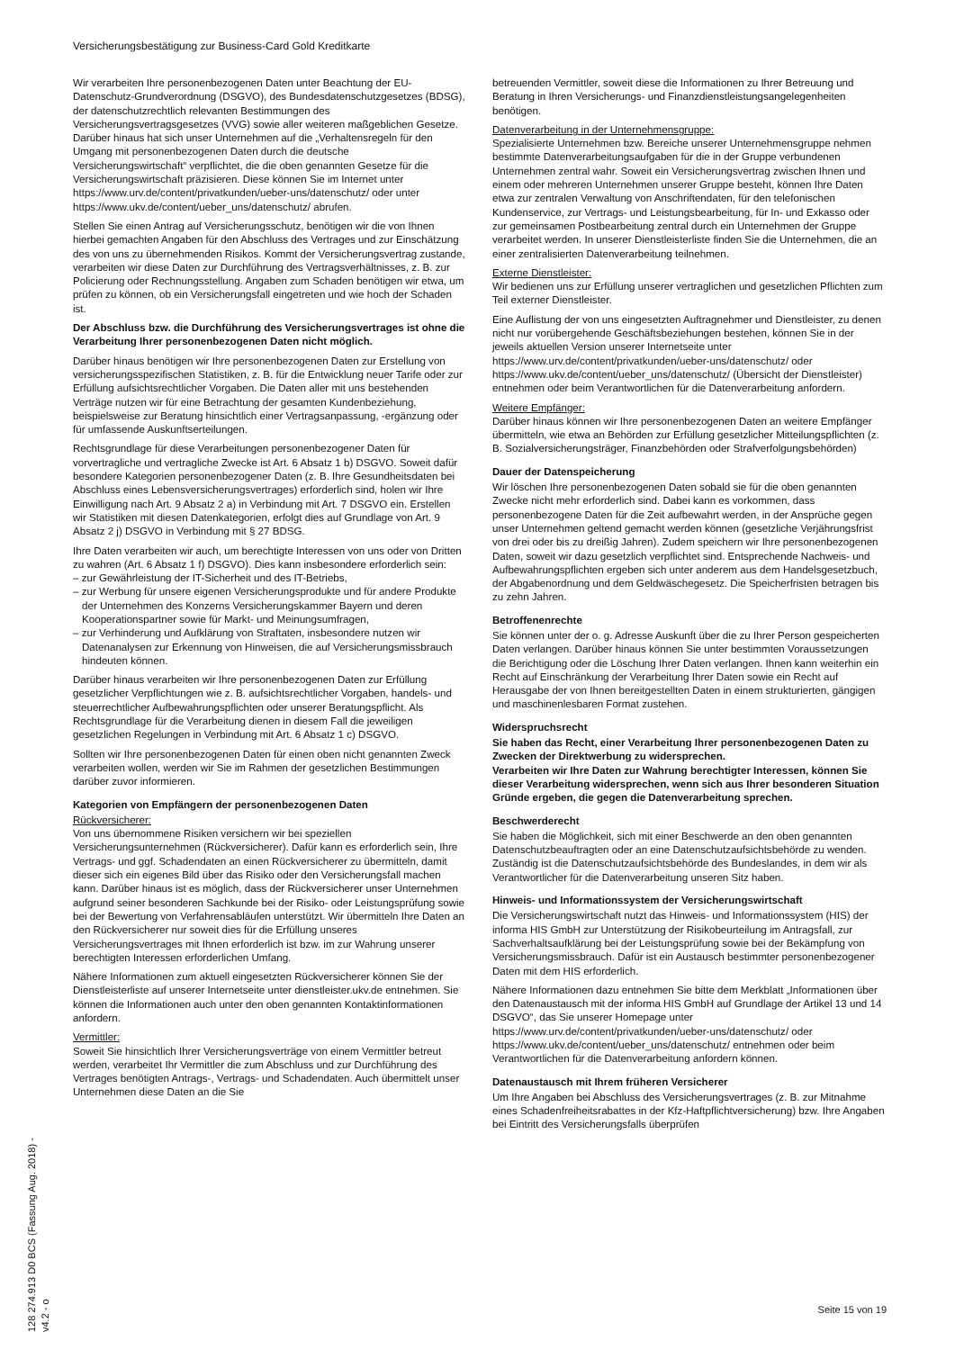Versicherungsbestätigung zur Business-Card Gold Kreditkarte
Wir verarbeiten Ihre personenbezogenen Daten unter Beachtung der EU-Datenschutz-Grundverordnung (DSGVO), des Bundesdatenschutzgesetzes (BDSG), der datenschutzrechtlich relevanten Bestimmungen des Versicherungsvertragsgesetzes (VVG) sowie aller weiteren maßgeblichen Gesetze. Darüber hinaus hat sich unser Unternehmen auf die „Verhaltensregeln für den Umgang mit personenbezogenen Daten durch die deutsche Versicherungswirtschaft“ verpflichtet, die die oben genannten Gesetze für die Versicherungswirtschaft präzisieren. Diese können Sie im Internet unter https://www.urv.de/content/privatkunden/ueber-uns/datenschutz/ oder unter https://www.ukv.de/content/ueber_uns/datenschutz/ abrufen.
Stellen Sie einen Antrag auf Versicherungsschutz, benötigen wir die von Ihnen hierbei gemachten Angaben für den Abschluss des Vertrages und zur Einschätzung des von uns zu übernehmenden Risikos. Kommt der Versicherungsvertrag zustande, verarbeiten wir diese Daten zur Durchführung des Vertragsverhältnisses, z. B. zur Policierung oder Rechnungsstellung. Angaben zum Schaden benötigen wir etwa, um prüfen zu können, ob ein Versicherungsfall eingetreten und wie hoch der Schaden ist.
Der Abschluss bzw. die Durchführung des Versicherungsvertrages ist ohne die Verarbeitung Ihrer personenbezogenen Daten nicht möglich.
Darüber hinaus benötigen wir Ihre personenbezogenen Daten zur Erstellung von versicherungsspezifischen Statistiken, z. B. für die Entwicklung neuer Tarife oder zur Erfüllung aufsichtsrechtlicher Vorgaben. Die Daten aller mit uns bestehenden Verträge nutzen wir für eine Betrachtung der gesamten Kundenbeziehung, beispielsweise zur Beratung hinsichtlich einer Vertragsanpassung, -ergänzung oder für umfassende Auskunftserteilungen.
Rechtsgrundlage für diese Verarbeitungen personenbezogener Daten für vorvertragliche und vertragliche Zwecke ist Art. 6 Absatz 1 b) DSGVO. Soweit dafür besondere Kategorien personenbezogener Daten (z. B. Ihre Gesundheitsdaten bei Abschluss eines Lebensversicherungsvertrages) erforderlich sind, holen wir Ihre Einwilligung nach Art. 9 Absatz 2 a) in Verbindung mit Art. 7 DSGVO ein. Erstellen wir Statistiken mit diesen Datenkategorien, erfolgt dies auf Grundlage von Art. 9 Absatz 2 j) DSGVO in Verbindung mit § 27 BDSG.
Ihre Daten verarbeiten wir auch, um berechtigte Interessen von uns oder von Dritten zu wahren (Art. 6 Absatz 1 f) DSGVO). Dies kann insbesondere erforderlich sein:
– zur Gewährleistung der IT-Sicherheit und des IT-Betriebs,
– zur Werbung für unsere eigenen Versicherungsprodukte und für andere Produkte der Unternehmen des Konzerns Versicherungskammer Bayern und deren Kooperationspartner sowie für Markt- und Meinungsumfragen,
– zur Verhinderung und Aufklärung von Straftaten, insbesondere nutzen wir Datenanalysen zur Erkennung von Hinweisen, die auf Versicherungsmissbrauch hindeuten können.
Darüber hinaus verarbeiten wir Ihre personenbezogenen Daten zur Erfüllung gesetzlicher Verpflichtungen wie z. B. aufsichtsrechtlicher Vorgaben, handels- und steuerrechtlicher Aufbewahrungspflichten oder unserer Beratungspflicht. Als Rechtsgrundlage für die Verarbeitung dienen in diesem Fall die jeweiligen gesetzlichen Regelungen in Verbindung mit Art. 6 Absatz 1 c) DSGVO.
Sollten wir Ihre personenbezogenen Daten für einen oben nicht genannten Zweck verarbeiten wollen, werden wir Sie im Rahmen der gesetzlichen Bestimmungen darüber zuvor informieren.
Kategorien von Empfängern der personenbezogenen Daten
Rückversicherer:
Von uns übernommene Risiken versichern wir bei speziellen Versicherungsunternehmen (Rückversicherer). Dafür kann es erforderlich sein, Ihre Vertrags- und ggf. Schadendaten an einen Rückversicherer zu übermitteln, damit dieser sich ein eigenes Bild über das Risiko oder den Versicherungsfall machen kann. Darüber hinaus ist es möglich, dass der Rückversicherer unser Unternehmen aufgrund seiner besonderen Sachkunde bei der Risiko- oder Leistungsprüfung sowie bei der Bewertung von Verfahrensabläufen unterstützt. Wir übermitteln Ihre Daten an den Rückversicherer nur soweit dies für die Erfüllung unseres Versicherungsvertrages mit Ihnen erforderlich ist bzw. im zur Wahrung unserer berechtigten Interessen erforderlichen Umfang.
Nähere Informationen zum aktuell eingesetzten Rückversicherer können Sie der Dienstleisterliste auf unserer Internetseite unter dienstleister.ukv.de entnehmen. Sie können die Informationen auch unter den oben genannten Kontaktinformationen anfordern.
Vermittler:
Soweit Sie hinsichtlich Ihrer Versicherungsverträge von einem Vermittler betreut werden, verarbeitet Ihr Vermittler die zum Abschluss und zur Durchführung des Vertrages benötigten Antrags-, Vertrags- und Schadendaten. Auch übermittelt unser Unternehmen diese Daten an die Sie
betreuenden Vermittler, soweit diese die Informationen zu Ihrer Betreuung und Beratung in Ihren Versicherungs- und Finanzdienstleistungsangelegenheiten benötigen.
Datenverarbeitung in der Unternehmensgruppe:
Spezialisierte Unternehmen bzw. Bereiche unserer Unternehmensgruppe nehmen bestimmte Datenverarbeitungsaufgaben für die in der Gruppe verbundenen Unternehmen zentral wahr. Soweit ein Versicherungsvertrag zwischen Ihnen und einem oder mehreren Unternehmen unserer Gruppe besteht, können Ihre Daten etwa zur zentralen Verwaltung von Anschriftendaten, für den telefonischen Kundenservice, zur Vertrags- und Leistungsbearbeitung, für In- und Exkasso oder zur gemeinsamen Postbearbeitung zentral durch ein Unternehmen der Gruppe verarbeitet werden. In unserer Dienstleisterliste finden Sie die Unternehmen, die an einer zentralisierten Datenverarbeitung teilnehmen.
Externe Dienstleister:
Wir bedienen uns zur Erfüllung unserer vertraglichen und gesetzlichen Pflichten zum Teil externer Dienstleister.
Eine Auflistung der von uns eingesetzten Auftragnehmer und Dienstleister, zu denen nicht nur vorübergehende Geschäftsbeziehungen bestehen, können Sie in der jeweils aktuellen Version unserer Internetseite unter https://www.urv.de/content/privatkunden/ueber-uns/datenschutz/ oder https://www.ukv.de/content/ueber_uns/datenschutz/ (Übersicht der Dienstleister) entnehmen oder beim Verantwortlichen für die Datenverarbeitung anfordern.
Weitere Empfänger:
Darüber hinaus können wir Ihre personenbezogenen Daten an weitere Empfänger übermitteln, wie etwa an Behörden zur Erfüllung gesetzlicher Mitteilungspflichten (z. B. Sozialversicherungsträger, Finanzbehörden oder Strafverfolgungsbehörden)
Dauer der Datenspeicherung
Wir löschen Ihre personenbezogenen Daten sobald sie für die oben genannten Zwecke nicht mehr erforderlich sind. Dabei kann es vorkommen, dass personenbezogene Daten für die Zeit aufbewahrt werden, in der Ansprüche gegen unser Unternehmen geltend gemacht werden können (gesetzliche Verjährungsfrist von drei oder bis zu dreißig Jahren). Zudem speichern wir Ihre personenbezogenen Daten, soweit wir dazu gesetzlich verpflichtet sind. Entsprechende Nachweis- und Aufbewahrungspflichten ergeben sich unter anderem aus dem Handelsgesetzbuch, der Abgabenordnung und dem Geldwäschegesetz. Die Speicherfristen betragen bis zu zehn Jahren.
Betroffenenrechte
Sie können unter der o. g. Adresse Auskunft über die zu Ihrer Person gespeicherten Daten verlangen. Darüber hinaus können Sie unter bestimmten Voraussetzungen die Berichtigung oder die Löschung Ihrer Daten verlangen. Ihnen kann weiterhin ein Recht auf Einschränkung der Verarbeitung Ihrer Daten sowie ein Recht auf Herausgabe der von Ihnen bereitgestellten Daten in einem strukturierten, gängigen und maschinenlesbaren Format zustehen.
Widerspruchsrecht
Sie haben das Recht, einer Verarbeitung Ihrer personenbezogenen Daten zu Zwecken der Direktwerbung zu widersprechen.
Verarbeiten wir Ihre Daten zur Wahrung berechtigter Interessen, können Sie dieser Verarbeitung widersprechen, wenn sich aus Ihrer besonderen Situation Gründe ergeben, die gegen die Datenverarbeitung sprechen.
Beschwerderecht
Sie haben die Möglichkeit, sich mit einer Beschwerde an den oben genannten Datenschutzbeauftragten oder an eine Datenschutzaufsichtsbehörde zu wenden. Zuständig ist die Datenschutzaufsichtsbehörde des Bundeslandes, in dem wir als Verantwortlicher für die Datenverarbeitung unseren Sitz haben.
Hinweis- und Informationssystem der Versicherungswirtschaft
Die Versicherungswirtschaft nutzt das Hinweis- und Informationssystem (HIS) der informa HIS GmbH zur Unterstützung der Risikobeurteilung im Antragsfall, zur Sachverhaltsaufklärung bei der Leistungsprüfung sowie bei der Bekämpfung von Versicherungsmissbrauch. Dafür ist ein Austausch bestimmter personenbezogener Daten mit dem HIS erforderlich.
Nähere Informationen dazu entnehmen Sie bitte dem Merkblatt „Informationen über den Datenaustausch mit der informa HIS GmbH auf Grundlage der Artikel 13 und 14 DSGVO“, das Sie unserer Homepage unter https://www.urv.de/content/privatkunden/ueber-uns/datenschutz/ oder https://www.ukv.de/content/ueber_uns/datenschutz/ entnehmen oder beim Verantwortlichen für die Datenverarbeitung anfordern können.
Datenaustausch mit Ihrem früheren Versicherer
Um Ihre Angaben bei Abschluss des Versicherungsvertrages (z. B. zur Mitnahme eines Schadenfreiheitsrabattes in der Kfz-Haftpflichtversicherung) bzw. Ihre Angaben bei Eintritt des Versicherungsfalls überprüfen
128 274.913 D0 BCS (Fassung Aug. 2018) - v4.2 - o
Seite 15 von 19